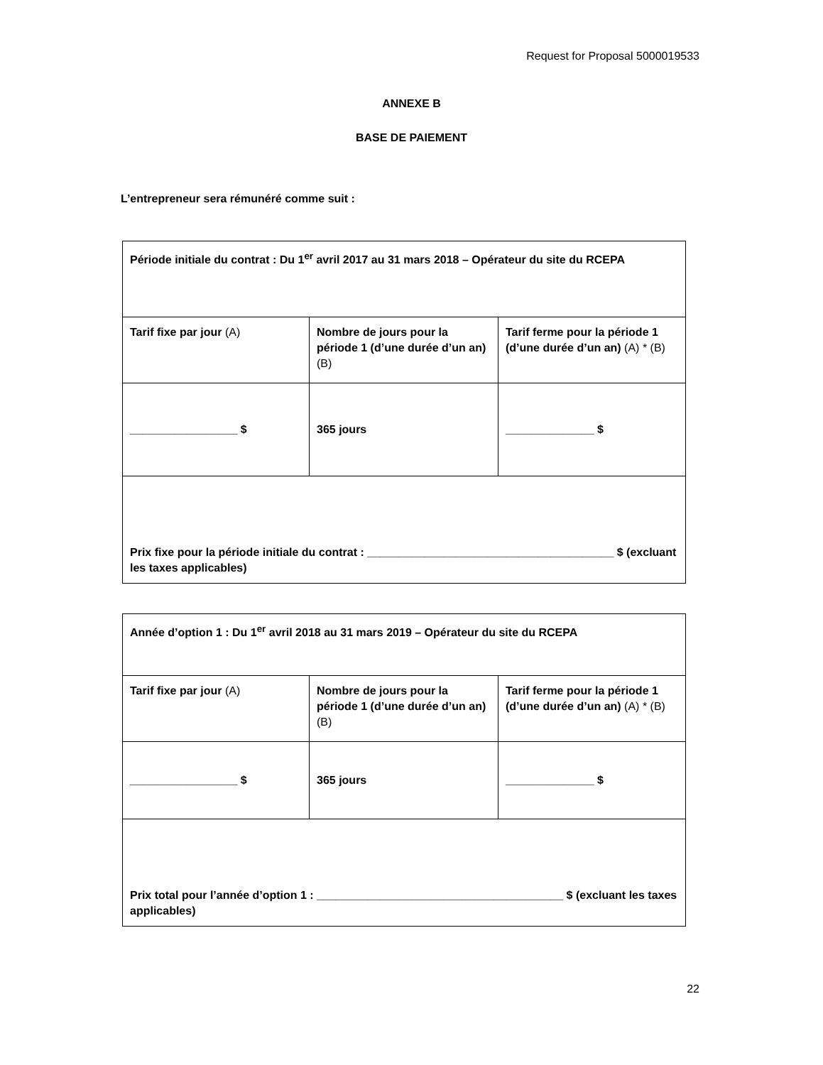Request for Proposal 5000019533
ANNEXE B
BASE DE PAIEMENT
L’entrepreneur sera rémunéré comme suit :
| Période initiale du contrat : Du 1<sup>er</sup> avril 2017 au 31 mars 2018 – Opérateur du site du RCEPA | | |
| Tarif fixe par jour (A) | Nombre de jours pour la période 1 (d’une durée d’un an) (B) | Tarif ferme pour la période 1 (d’une durée d’un an) (A) * (B) |
| _________________ $ | 365 jours | ______________ $ |
| Prix fixe pour la période initiale du contrat : _______________________________________ $ (excluant les taxes applicables) | | |
| Année d’option 1 : Du 1<sup>er</sup> avril 2018 au 31 mars 2019 – Opérateur du site du RCEPA | | |
| Tarif fixe par jour (A) | Nombre de jours pour la période 1 (d’une durée d’un an) (B) | Tarif ferme pour la période 1 (d’une durée d’un an) (A) * (B) |
| _________________ $ | 365 jours | ______________ $ |
| Prix total pour l’année d’option 1 : _______________________________________ $ (excluant les taxes applicables) | | |
22